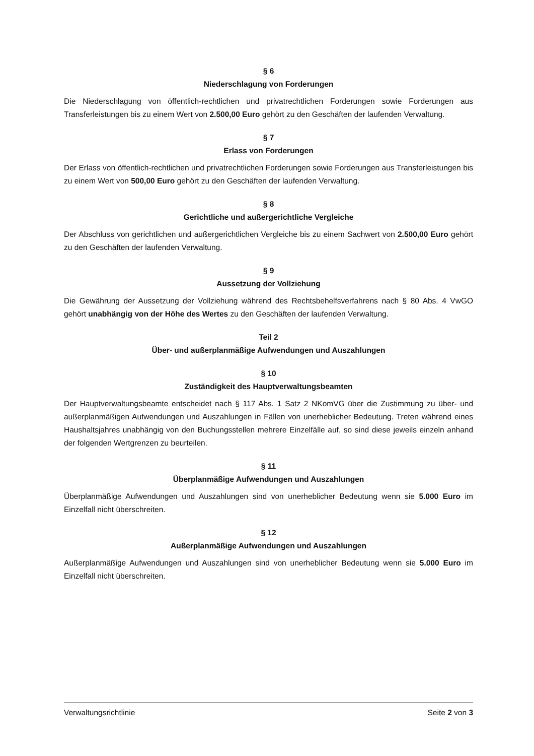§ 6
Niederschlagung von Forderungen
Die Niederschlagung von öffentlich-rechtlichen und privatrechtlichen Forderungen sowie Forderungen aus Transferleistungen bis zu einem Wert von 2.500,00 Euro gehört zu den Geschäften der laufenden Verwaltung.
§ 7
Erlass von Forderungen
Der Erlass von öffentlich-rechtlichen und privatrechtlichen Forderungen sowie Forderungen aus Transferleistungen bis zu einem Wert von 500,00 Euro gehört zu den Geschäften der laufenden Verwaltung.
§ 8
Gerichtliche und außergerichtliche Vergleiche
Der Abschluss von gerichtlichen und außergerichtlichen Vergleiche bis zu einem Sachwert von 2.500,00 Euro gehört zu den Geschäften der laufenden Verwaltung.
§ 9
Aussetzung der Vollziehung
Die Gewährung der Aussetzung der Vollziehung während des Rechtsbehelfsverfahrens nach § 80 Abs. 4 VwGO gehört unabhängig von der Höhe des Wertes zu den Geschäften der laufenden Verwaltung.
Teil 2
Über- und außerplanmäßige Aufwendungen und Auszahlungen
§ 10
Zuständigkeit des Hauptverwaltungsbeamten
Der Hauptverwaltungsbeamte entscheidet nach § 117 Abs. 1 Satz 2 NKomVG über die Zustimmung zu über- und außerplanmäßigen Aufwendungen und Auszahlungen in Fällen von unerheblicher Bedeutung. Treten während eines Haushaltsjahres unabhängig von den Buchungsstellen mehrere Einzelfälle auf, so sind diese jeweils einzeln anhand der folgenden Wertgrenzen zu beurteilen.
§ 11
Überplanmäßige Aufwendungen und Auszahlungen
Überplanmäßige Aufwendungen und Auszahlungen sind von unerheblicher Bedeutung wenn sie 5.000 Euro im Einzelfall nicht überschreiten.
§ 12
Außerplanmäßige Aufwendungen und Auszahlungen
Außerplanmäßige Aufwendungen und Auszahlungen sind von unerheblicher Bedeutung wenn sie 5.000 Euro im Einzelfall nicht überschreiten.
Verwaltungsrichtlinie Seite 2 von 3